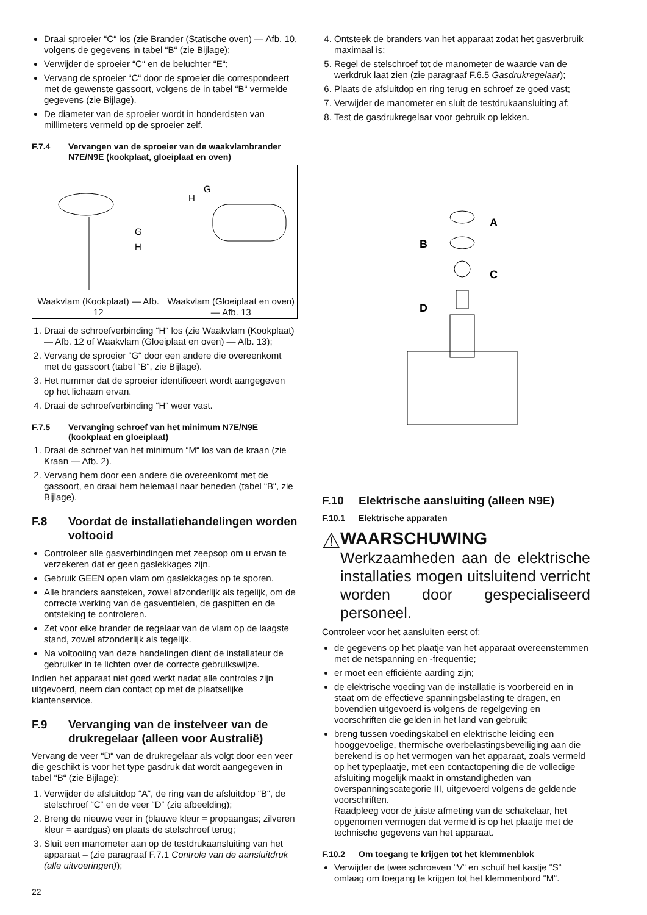Draai sproeier “C“ los (zie Brander (Statische oven) — Afb. 10, volgens de gegevens in tabel “B“ (zie Bijlage);
Verwijder de sproeier “C“ en de beluchter “E“;
Vervang de sproeier “C“ door de sproeier die correspondeert met de gewenste gassoort, volgens de in tabel “B“ vermelde gegevens (zie Bijlage).
De diameter van de sproeier wordt in honderdsten van millimeters vermeld op de sproeier zelf.
F.7.4 Vervangen van de sproeier van de waakvlambrander N7E/N9E (kookplaat, gloeiplaat en oven)
| G H | H G |
| Waakvlam (Kookplaat) — Afb. 12 | Waakvlam (Gloeiplaat en oven) — Afb. 13 |
1. Draai de schroefverbinding “H“ los (zie Waakvlam (Kookplaat) — Afb. 12 of Waakvlam (Gloeiplaat en oven) — Afb. 13);
2. Vervang de sproeier “G“ door een andere die overeenkomt met de gassoort (tabel “B“, zie Bijlage).
3. Het nummer dat de sproeier identificeert wordt aangegeven op het lichaam ervan.
4. Draai de schroefverbinding “H“ weer vast.
F.7.5 Vervanging schroef van het minimum N7E/N9E (kookplaat en gloeiplaat)
1. Draai de schroef van het minimum “M“ los van de kraan (zie Kraan — Afb. 2).
2. Vervang hem door een andere die overeenkomt met de gassoort, en draai hem helemaal naar beneden (tabel “B“, zie Bijlage).
F.8 Voordat de installatiehandelingen worden voltooid
Controleer alle gasverbindingen met zeepsop om u ervan te verzekeren dat er geen gaslekkages zijn.
Gebruik GEEN open vlam om gaslekkages op te sporen.
Alle branders aansteken, zowel afzonderlijk als tegelijk, om de correcte werking van de gasventielen, de gaspitten en de ontsteking te controleren.
Zet voor elke brander de regelaar van de vlam op de laagste stand, zowel afzonderlijk als tegelijk.
Na voltooiing van deze handelingen dient de installateur de gebruiker in te lichten over de correcte gebruikswijze.
Indien het apparaat niet goed werkt nadat alle controles zijn uitgevoerd, neem dan contact op met de plaatselijke klantenservice.
F.9 Vervanging van de instelveer van de drukregelaar (alleen voor Australië)
Vervang de veer “D“ van de drukregelaar als volgt door een veer die geschikt is voor het type gasdruk dat wordt aangegeven in tabel “B“ (zie Bijlage):
1. Verwijder de afsluitdop “A“, de ring van de afsluitdop “B“, de stelschroef “C“ en de veer “D“ (zie afbeelding);
2. Breng de nieuwe veer in (blauwe kleur = propaangas; zilveren kleur = aardgas) en plaats de stelschroef terug;
3. Sluit een manometer aan op de testdrukaansluiting van het apparaat – (zie paragraaf F.7.1 Controle van de aansluitdruk (alle uitvoeringen));
4. Ontsteek de branders van het apparaat zodat het gasverbruik maximaal is;
5. Regel de stelschroef tot de manometer de waarde van de werkdruk laat zien (zie paragraaf F.6.5 Gasdrukregelaar);
6. Plaats de afsluitdop en ring terug en schroef ze goed vast;
7. Verwijder de manometer en sluit de testdrukaansluiting af;
8. Test de gasdrukregelaar voor gebruik op lekken.
A
B
C
D
F.10 Elektrische aansluiting (alleen N9E)
F.10.1 Elektrische apparaten
⚠
WAARSCHUWING
Werkzaamheden aan de elektrische installaties mogen uitsluitend verricht worden door gespecialiseerd personeel.
Controleer voor het aansluiten eerst of:
de gegevens op het plaatje van het apparaat overeenstemmen met de netspanning en -frequentie;
er moet een efficiënte aarding zijn;
de elektrische voeding van de installatie is voorbereid en in staat om de effectieve spanningsbelasting te dragen, en bovendien uitgevoerd is volgens de regelgeving en voorschriften die gelden in het land van gebruik;
breng tussen voedingskabel en elektrische leiding een hooggevoelige, thermische overbelastingsbeveiliging aan die berekend is op het vermogen van het apparaat, zoals vermeld op het typeplaatje, met een contactopening die de volledige afsluiting mogelijk maakt in omstandigheden van overspanningscategorie III, uitgevoerd volgens de geldende voorschriften.
Raadpleeg voor de juiste afmeting van de schakelaar, het opgenomen vermogen dat vermeld is op het plaatje met de technische gegevens van het apparaat.
F.10.2 Om toegang te krijgen tot het klemmenblok
Verwijder de twee schroeven “V“ en schuif het kastje “S“ omlaag om toegang te krijgen tot het klemmenbord “M“.
22